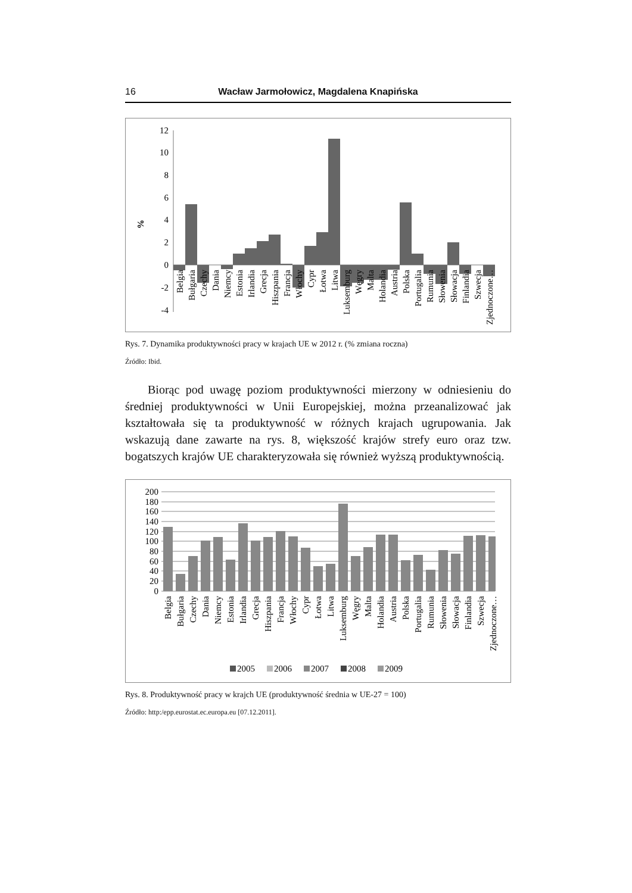16 Wacław Jarmołowicz, Magdalena Knapińska
%
12
10
8
6
4
2
0
-2
-4
Belgia
Bułgaria
Czechy
Dania
Niemcy
Estonia
Irlandia
Grecja
Hiszpania
Francja
Włochy
Cypr
Łotwa
Litwa
Luksemburg
Węgry
Malta
Holandia
Austria
Polska
Portugalia
Rumunia
Słowenia
Słowacja
Finlandia
Szwecja
Zjednoczone…
Rys. 7. Dynamika produktywności pracy w krajach UE w 2012 r. (% zmiana roczna)
Źródło: Ibid.
Biorąc pod uwagę poziom produktywności mierzony w odniesieniu do średniej produktywności w Unii Europejskiej, można przeanalizować jak kształtowała się ta produktywność w różnych krajach ugrupowania. Jak wskazują dane zawarte na rys. 8, większość krajów strefy euro oraz tzw. bogatszych krajów UE charakteryzowała się również wyższą produktywnością.
200
180
160
140
120
100
80
60
40
20
0
Belgia
Bułgaria
Czechy
Dania
Niemcy
Estonia
Irlandia
Grecja
Hiszpania
Francja
Włochy
Cypr
Łotwa
Litwa
Luksemburg
Węgry
Malta
Holandia
Austria
Polska
Portugalia
Rumunia
Słowenia
Słowacja
Finlandia
Szwecja
Zjednoczone…
2005
2006
2007
2008
2009
Rys. 8. Produktywność pracy w krajch UE (produktywność średnia w UE-27 = 100)
Źródło: http:/epp.eurostat.ec.europa.eu [07.12.2011].